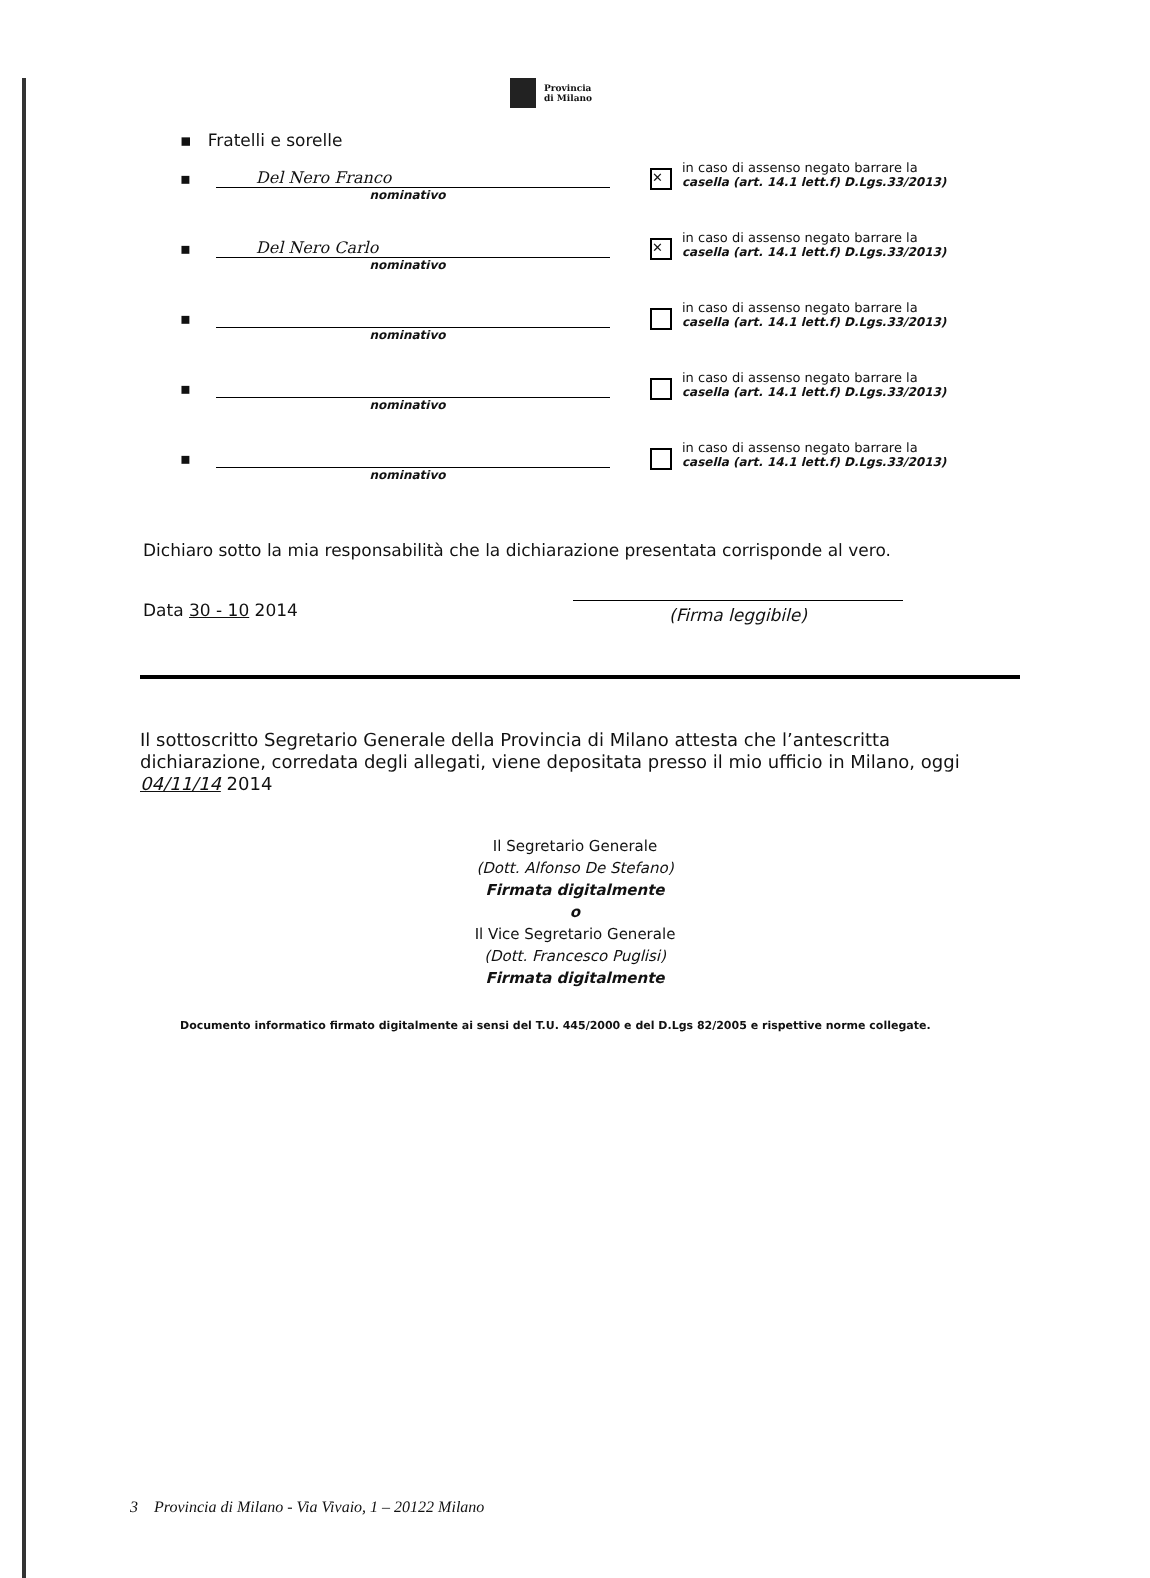Provincia
di Milano
▪ Fratelli e sorelle
▪ Del Nero Franco
nominativo
✕
in caso di assenso negato barrare la
casella (art. 14.1 lett.f) D.Lgs.33/2013)
▪ Del Nero Carlo
nominativo
✕
in caso di assenso negato barrare la
casella (art. 14.1 lett.f) D.Lgs.33/2013)
▪
nominativo
in caso di assenso negato barrare la
casella (art. 14.1 lett.f) D.Lgs.33/2013)
▪
nominativo
in caso di assenso negato barrare la
casella (art. 14.1 lett.f) D.Lgs.33/2013)
▪
nominativo
in caso di assenso negato barrare la
casella (art. 14.1 lett.f) D.Lgs.33/2013)
Dichiaro sotto la mia responsabilità che la dichiarazione presentata corrisponde al vero.
Data 30 - 10 2014 (Firma leggibile)
Il sottoscritto Segretario Generale della Provincia di Milano attesta che l’antescritta dichiarazione, corredata degli allegati, viene depositata presso il mio ufficio in Milano, oggi 04/11/14 2014
Il Segretario Generale
(Dott. Alfonso De Stefano)
Firmata digitalmente
o
Il Vice Segretario Generale
(Dott. Francesco Puglisi)
Firmata digitalmente
Documento informatico firmato digitalmente ai sensi del T.U. 445/2000 e del D.Lgs 82/2005 e rispettive norme collegate.
3 Provincia di Milano - Via Vivaio, 1 – 20122 Milano